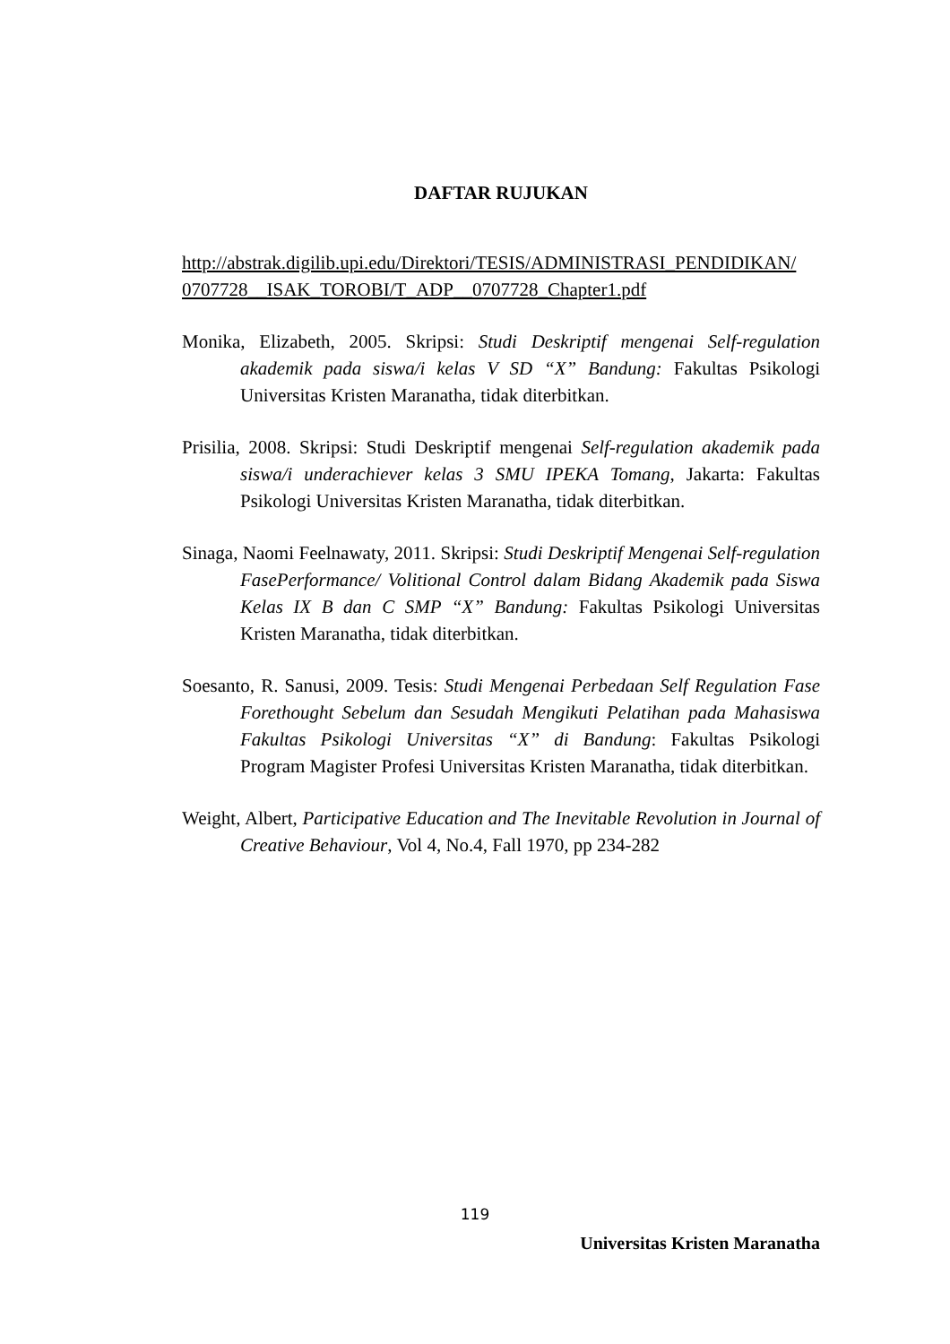DAFTAR RUJUKAN
http://abstrak.digilib.upi.edu/Direktori/TESIS/ADMINISTRASI_PENDIDIKAN/ 0707728__ISAK_TOROBI/T_ADP__0707728_Chapter1.pdf
Monika, Elizabeth, 2005. Skripsi: Studi Deskriptif mengenai Self-regulation akademik pada siswa/i kelas V SD “X” Bandung: Fakultas Psikologi Universitas Kristen Maranatha, tidak diterbitkan.
Prisilia, 2008. Skripsi: Studi Deskriptif mengenai Self-regulation akademik pada siswa/i underachiever kelas 3 SMU IPEKA Tomang, Jakarta: Fakultas Psikologi Universitas Kristen Maranatha, tidak diterbitkan.
Sinaga, Naomi Feelnawaty, 2011. Skripsi: Studi Deskriptif Mengenai Self-regulation FasePerformance/ Volitional Control dalam Bidang Akademik pada Siswa Kelas IX B dan C SMP “X” Bandung: Fakultas Psikologi Universitas Kristen Maranatha, tidak diterbitkan.
Soesanto, R. Sanusi, 2009. Tesis: Studi Mengenai Perbedaan Self Regulation Fase Forethought Sebelum dan Sesudah Mengikuti Pelatihan pada Mahasiswa Fakultas Psikologi Universitas “X” di Bandung: Fakultas Psikologi Program Magister Profesi Universitas Kristen Maranatha, tidak diterbitkan.
Weight, Albert, Participative Education and The Inevitable Revolution in Journal of Creative Behaviour, Vol 4, No.4, Fall 1970, pp 234-282
119
Universitas Kristen Maranatha